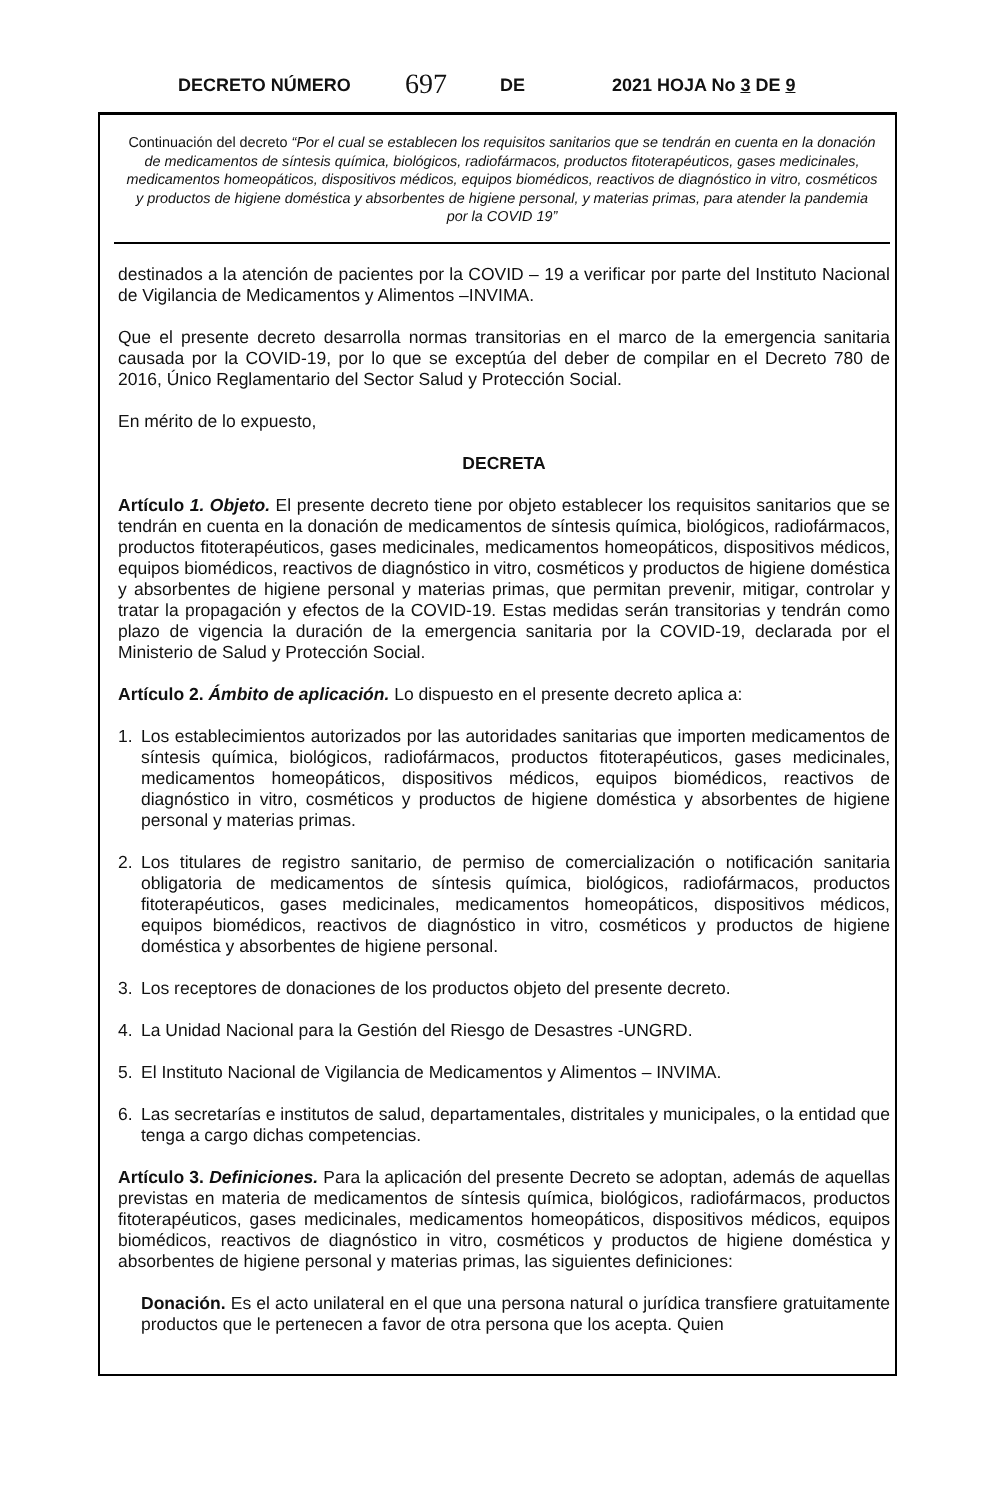DECRETO NÚMERO 697 DE 2021 HOJA No 3 DE 9
Continuación del decreto “Por el cual se establecen los requisitos sanitarios que se tendrán en cuenta en la donación de medicamentos de síntesis química, biológicos, radiofármacos, productos fitoterapéuticos, gases medicinales, medicamentos homeopáticos, dispositivos médicos, equipos biomédicos, reactivos de diagnóstico in vitro, cosméticos y productos de higiene doméstica y absorbentes de higiene personal, y materias primas, para atender la pandemia por la COVID 19”
destinados a la atención de pacientes por la COVID – 19 a verificar por parte del Instituto Nacional de Vigilancia de Medicamentos y Alimentos –INVIMA.
Que el presente decreto desarrolla normas transitorias en el marco de la emergencia sanitaria causada por la COVID-19, por lo que se exceptúa del deber de compilar en el Decreto 780 de 2016, Único Reglamentario del Sector Salud y Protección Social.
En mérito de lo expuesto,
DECRETA
Artículo 1. Objeto. El presente decreto tiene por objeto establecer los requisitos sanitarios que se tendrán en cuenta en la donación de medicamentos de síntesis química, biológicos, radiofármacos, productos fitoterapéuticos, gases medicinales, medicamentos homeopáticos, dispositivos médicos, equipos biomédicos, reactivos de diagnóstico in vitro, cosméticos y productos de higiene doméstica y absorbentes de higiene personal y materias primas, que permitan prevenir, mitigar, controlar y tratar la propagación y efectos de la COVID-19. Estas medidas serán transitorias y tendrán como plazo de vigencia la duración de la emergencia sanitaria por la COVID-19, declarada por el Ministerio de Salud y Protección Social.
Artículo 2. Ámbito de aplicación. Lo dispuesto en el presente decreto aplica a:
1. Los establecimientos autorizados por las autoridades sanitarias que importen medicamentos de síntesis química, biológicos, radiofármacos, productos fitoterapéuticos, gases medicinales, medicamentos homeopáticos, dispositivos médicos, equipos biomédicos, reactivos de diagnóstico in vitro, cosméticos y productos de higiene doméstica y absorbentes de higiene personal y materias primas.
2. Los titulares de registro sanitario, de permiso de comercialización o notificación sanitaria obligatoria de medicamentos de síntesis química, biológicos, radiofármacos, productos fitoterapéuticos, gases medicinales, medicamentos homeopáticos, dispositivos médicos, equipos biomédicos, reactivos de diagnóstico in vitro, cosméticos y productos de higiene doméstica y absorbentes de higiene personal.
3. Los receptores de donaciones de los productos objeto del presente decreto.
4. La Unidad Nacional para la Gestión del Riesgo de Desastres -UNGRD.
5. El Instituto Nacional de Vigilancia de Medicamentos y Alimentos – INVIMA.
6. Las secretarías e institutos de salud, departamentales, distritales y municipales, o la entidad que tenga a cargo dichas competencias.
Artículo 3. Definiciones. Para la aplicación del presente Decreto se adoptan, además de aquellas previstas en materia de medicamentos de síntesis química, biológicos, radiofármacos, productos fitoterapéuticos, gases medicinales, medicamentos homeopáticos, dispositivos médicos, equipos biomédicos, reactivos de diagnóstico in vitro, cosméticos y productos de higiene doméstica y absorbentes de higiene personal y materias primas, las siguientes definiciones:
Donación. Es el acto unilateral en el que una persona natural o jurídica transfiere gratuitamente productos que le pertenecen a favor de otra persona que los acepta. Quien